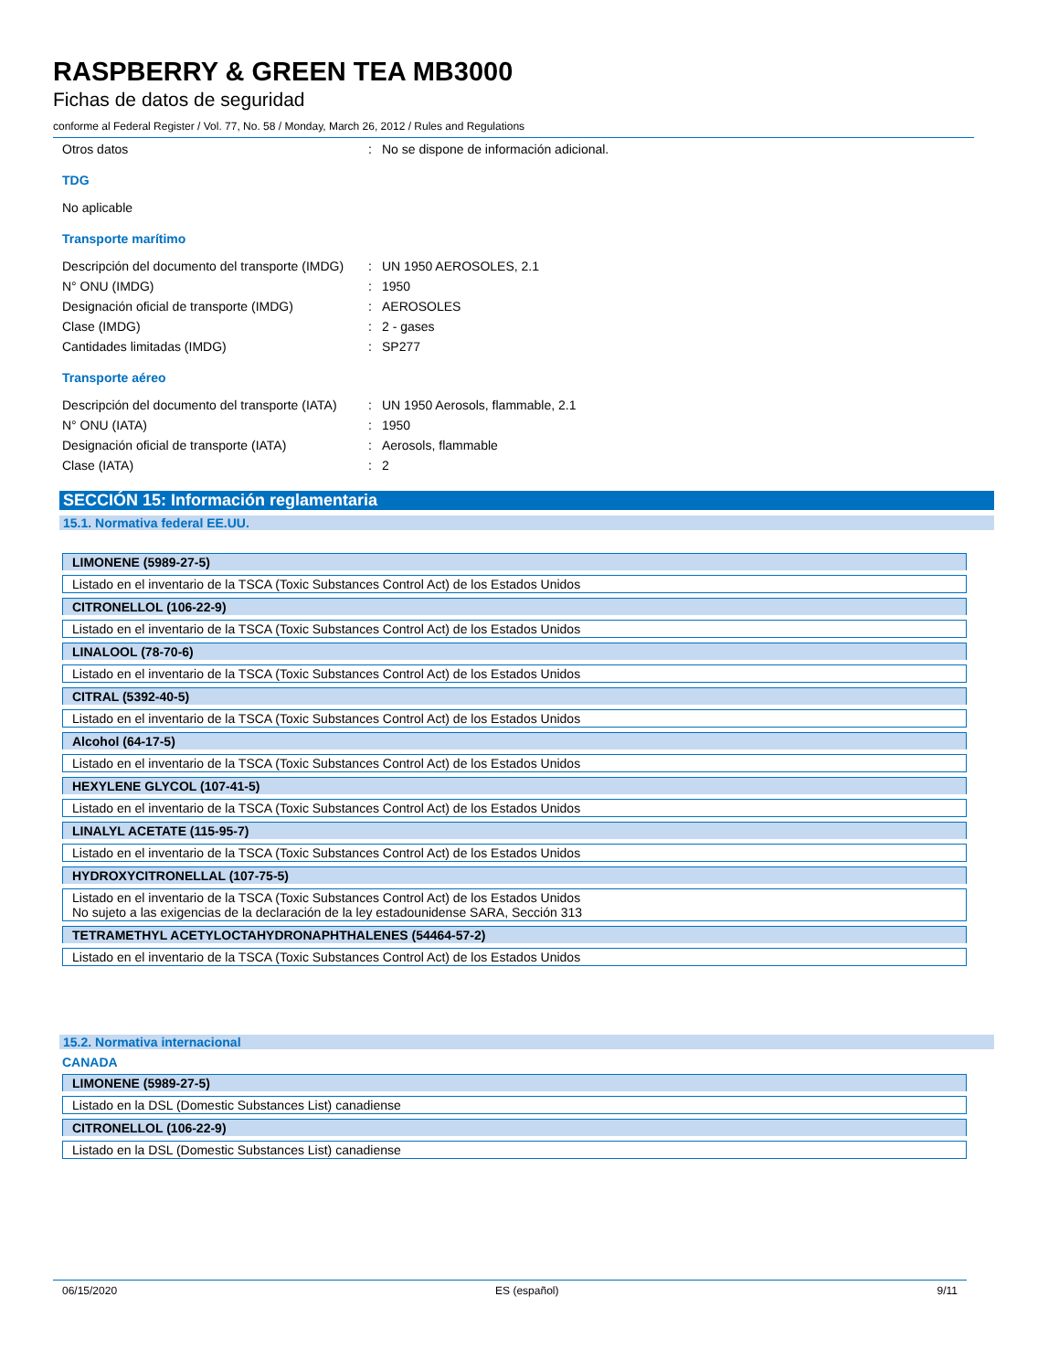RASPBERRY & GREEN TEA MB3000
Fichas de datos de seguridad
conforme al Federal Register / Vol. 77, No. 58 / Monday, March 26, 2012 / Rules and Regulations
Otros datos : No se dispone de información adicional.
TDG
No aplicable
Transporte marítimo
Descripción del documento del transporte (IMDG)
: UN 1950 AEROSOLES, 2.1
N° ONU (IMDG) : 1950
Designación oficial de transporte (IMDG)
: AEROSOLES
Clase (IMDG) : 2 - gases
Cantidades limitadas (IMDG) : SP277
Transporte aéreo
Descripción del documento del transporte (IATA)
: UN 1950 Aerosols, flammable, 2.1
N° ONU (IATA) : 1950
Designación oficial de transporte (IATA)
: Aerosols, flammable
Clase (IATA) : 2
SECCIÓN 15: Información reglamentaria
15.1. Normativa federal EE.UU.
| LIMONENE (5989-27-5) |
| Listado en el inventario de la TSCA (Toxic Substances Control Act) de los Estados Unidos |
| CITRONELLOL (106-22-9) |
| Listado en el inventario de la TSCA (Toxic Substances Control Act) de los Estados Unidos |
| LINALOOL (78-70-6) |
| Listado en el inventario de la TSCA (Toxic Substances Control Act) de los Estados Unidos |
| CITRAL (5392-40-5) |
| Listado en el inventario de la TSCA (Toxic Substances Control Act) de los Estados Unidos |
| Alcohol (64-17-5) |
| Listado en el inventario de la TSCA (Toxic Substances Control Act) de los Estados Unidos |
| HEXYLENE GLYCOL (107-41-5) |
| Listado en el inventario de la TSCA (Toxic Substances Control Act) de los Estados Unidos |
| LINALYL ACETATE (115-95-7) |
| Listado en el inventario de la TSCA (Toxic Substances Control Act) de los Estados Unidos |
| HYDROXYCITRONELLAL (107-75-5) |
| Listado en el inventario de la TSCA (Toxic Substances Control Act) de los Estados Unidos No sujeto a las exigencias de la declaración de la ley estadounidense SARA, Sección 313 |
| TETRAMETHYL ACETYLOCTAHYDRONAPHTHALENES (54464-57-2) |
| Listado en el inventario de la TSCA (Toxic Substances Control Act) de los Estados Unidos |
15.2. Normativa internacional
CANADA
| LIMONENE (5989-27-5) |
| Listado en la DSL (Domestic Substances List) canadiense |
| CITRONELLOL (106-22-9) |
| Listado en la DSL (Domestic Substances List) canadiense |
06/15/2020 ES (español) 9/11